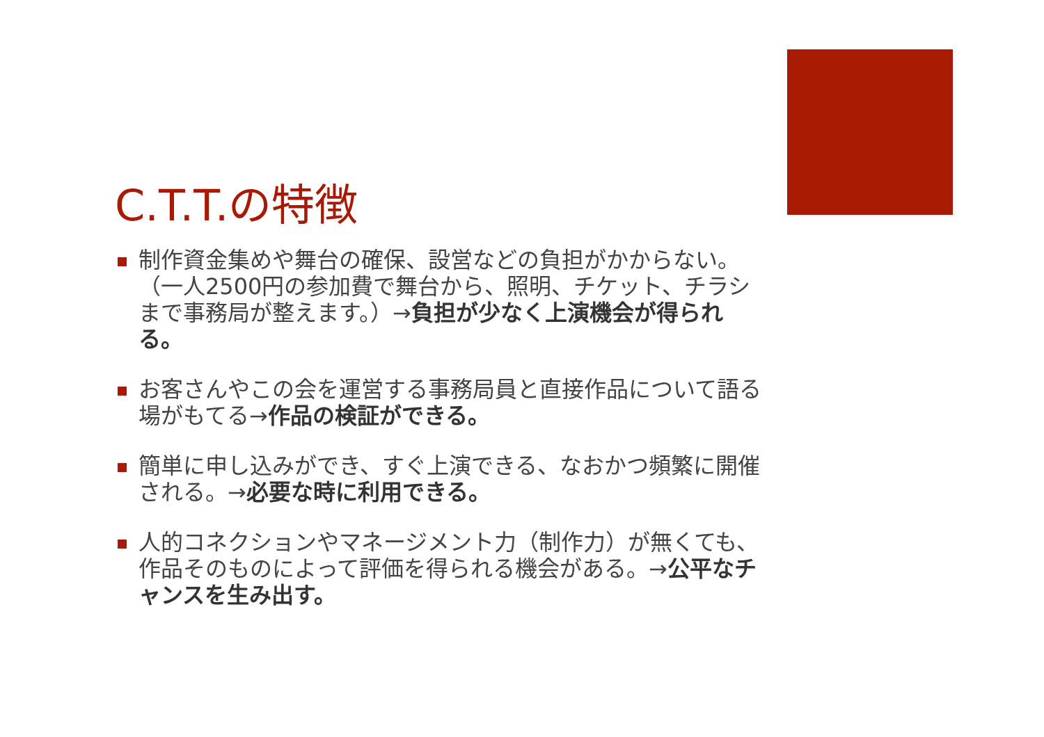C.T.T.の特徴
制作資金集めや舞台の確保、設営などの負担がかからない。（一人2500円の参加費で舞台から、照明、チケット、チラシまで事務局が整えます。）→負担が少なく上演機会が得られる。
お客さんやこの会を運営する事務局員と直接作品について語る場がもてる→作品の検証ができる。
簡単に申し込みができ、すぐ上演できる、なおかつ頻繁に開催される。→必要な時に利用できる。
人的コネクションやマネージメント力（制作力）が無くても、作品そのものによって評価を得られる機会がある。→公平なチャンスを生み出す。